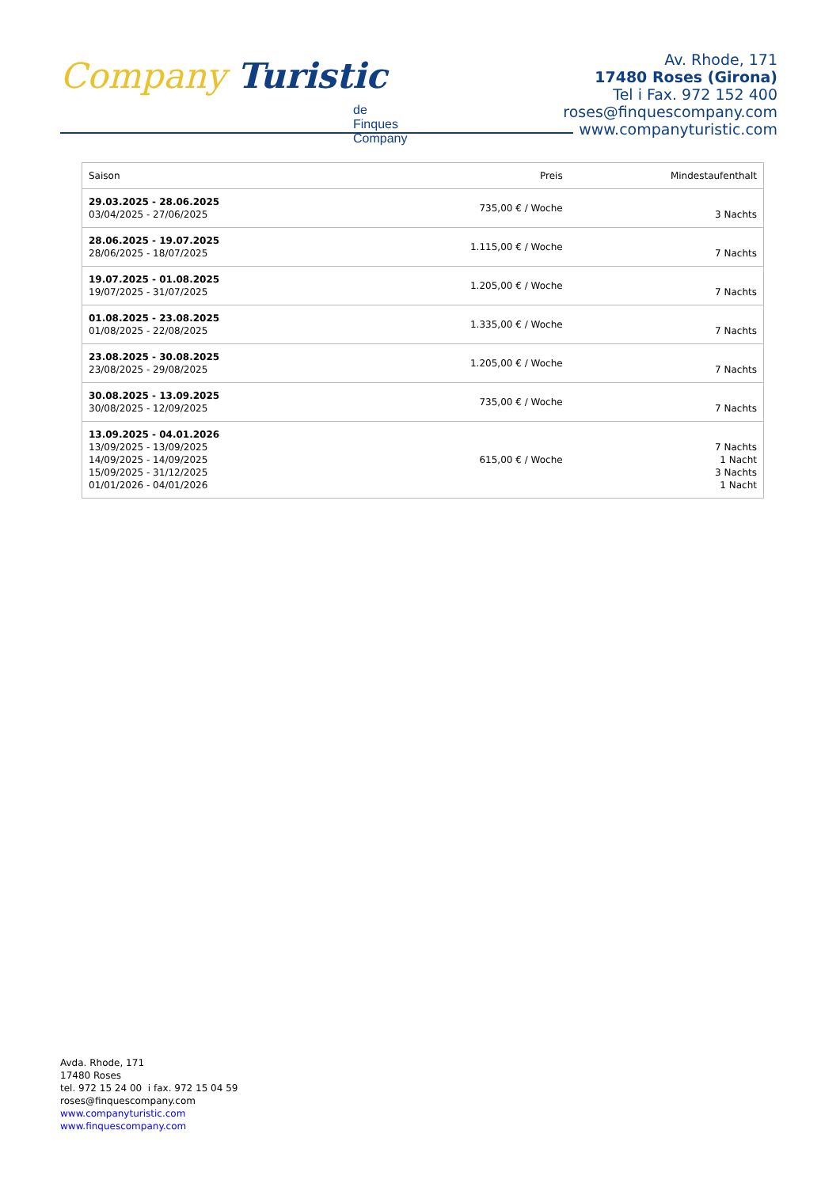Company Turistic
de Finques Company
Av. Rhode, 171
17480 Roses (Girona)
Tel i Fax. 972 152 400
roses@finquescompany.com
www.companyturistic.com
| Saison | Preis | Mindestaufenthalt |
| --- | --- | --- |
| 29.03.2025 - 28.06.2025 03/04/2025 - 27/06/2025 | 735,00 € / Woche | 3 Nachts |
| 28.06.2025 - 19.07.2025 28/06/2025 - 18/07/2025 | 1.115,00 € / Woche | 7 Nachts |
| 19.07.2025 - 01.08.2025 19/07/2025 - 31/07/2025 | 1.205,00 € / Woche | 7 Nachts |
| 01.08.2025 - 23.08.2025 01/08/2025 - 22/08/2025 | 1.335,00 € / Woche | 7 Nachts |
| 23.08.2025 - 30.08.2025 23/08/2025 - 29/08/2025 | 1.205,00 € / Woche | 7 Nachts |
| 30.08.2025 - 13.09.2025 30/08/2025 - 12/09/2025 | 735,00 € / Woche | 7 Nachts |
| 13.09.2025 - 04.01.2026 13/09/2025 - 13/09/2025 14/09/2025 - 14/09/2025 15/09/2025 - 31/12/2025 01/01/2026 - 04/01/2026 | 615,00 € / Woche | 7 Nachts 1 Nacht 3 Nachts 1 Nacht |
Avda. Rhode, 171
17480 Roses
tel. 972 15 24 00 i fax. 972 15 04 59
roses@finquescompany.com
www.companyturistic.com
www.finquescompany.com